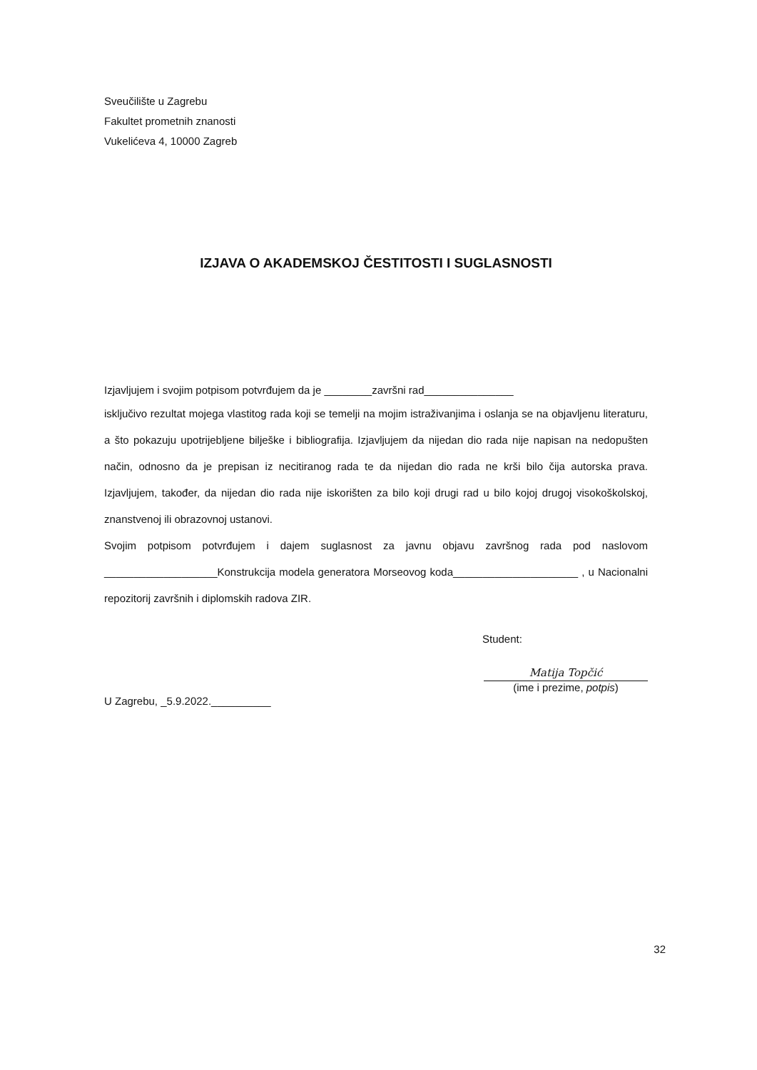Sveučilište u Zagrebu
Fakultet prometnih znanosti
Vukelićeva 4, 10000 Zagreb
IZJAVA O AKADEMSKOJ ČESTITOSTI I SUGLASNOSTI
Izjavljujem i svojim potpisom potvrđujem da je ________završni rad_______________
isključivo rezultat mojega vlastitog rada koji se temelji na mojim istraživanjima i oslanja se na objavljenu literaturu, a što pokazuju upotrijebljene bilješke i bibliografija. Izjavljujem da nijedan dio rada nije napisan na nedopušten način, odnosno da je prepisan iz necitiranog rada te da nijedan dio rada ne krši bilo čija autorska prava. Izjavljujem, također, da nijedan dio rada nije iskorišten za bilo koji drugi rad u bilo kojoj drugoj visokoškolskoj, znanstvenoj ili obrazovnoj ustanovi.
Svojim potpisom potvrđujem i dajem suglasnost za javnu objavu završnog rada pod naslovom ___________________Konstrukcija modela generatora Morseovog koda_____________________ , u Nacionalni repozitorij završnih i diplomskih radova ZIR.
Student:
U Zagrebu, _5.9.2022.__________
Matija Topčić
(ime i prezime, potpis)
32